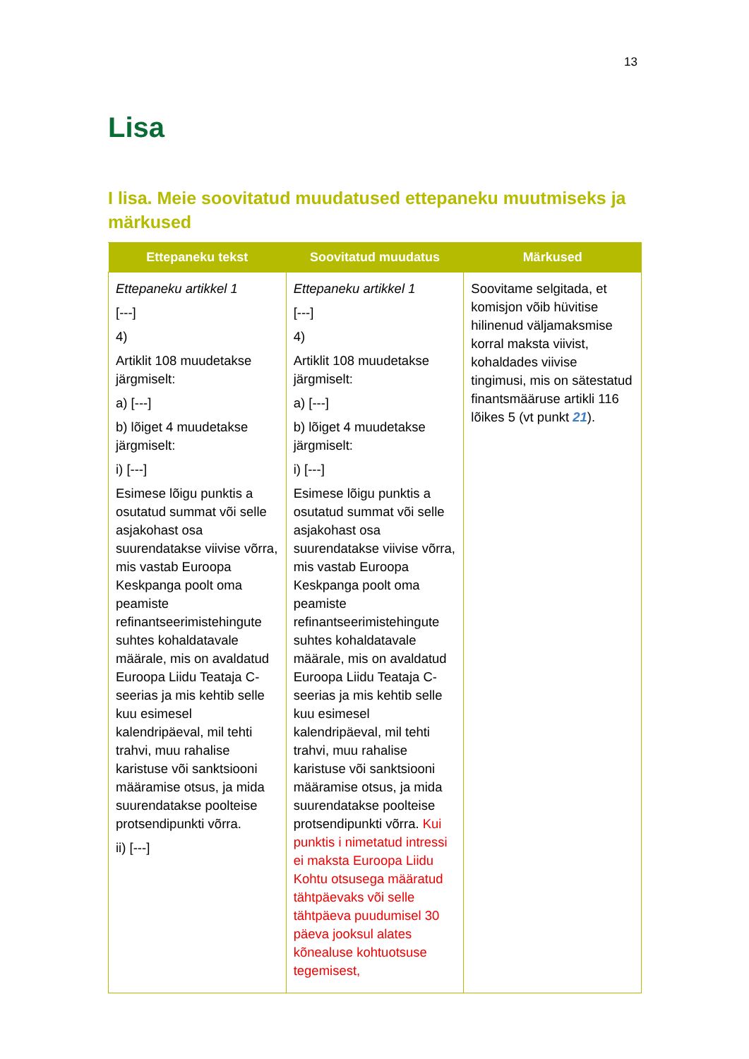13
Lisa
I lisa. Meie soovitatud muudatused ettepaneku muutmiseks ja märkused
| Ettepaneku tekst | Soovitatud muudatus | Märkused |
| --- | --- | --- |
| Ettepaneku artikkel 1 [---] 4) Artiklit 108 muudetakse järgmiselt: a) [---] b) lõiget 4 muudetakse järgmiselt: i) [---] Esimese lõigu punktis a osutatud summat või selle asjakohast osa suurendatakse viivise võrra, mis vastab Euroopa Keskpanga poolt oma peamiste refinantseerimistehingute suhtes kohaldatavale määrale, mis on avaldatud Euroopa Liidu Teataja C-seerias ja mis kehtib selle kuu esimesel kalendripäeval, mil tehti trahvi, muu rahalise karistuse või sanktsiooni määramise otsus, ja mida suurendatakse poolteise protsendipunkti võrra. ii) [---] | Ettepaneku artikkel 1 [---] 4) Artiklit 108 muudetakse järgmiselt: a) [---] b) lõiget 4 muudetakse järgmiselt: i) [---] Esimese lõigu punktis a osutatud summat või selle asjakohast osa suurendatakse viivise võrra, mis vastab Euroopa Keskpanga poolt oma peamiste refinantseerimistehingute suhtes kohaldatavale määrale, mis on avaldatud Euroopa Liidu Teataja C-seerias ja mis kehtib selle kuu esimesel kalendripäeval, mil tehti trahvi, muu rahalise karistuse või sanktsiooni määramise otsus, ja mida suurendatakse poolteise protsendipunkti võrra. Kui punktis i nimetatud intressi ei maksta Euroopa Liidu Kohtu otsusega määratud tähtpäevaks või selle tähtpäeva puudumisel 30 päeva jooksul alates kõnealuse kohtuotsuse tegemisest, | Soovitame selgitada, et komisjon võib hüvitise hilinenud väljamaksmise korral maksta viivist, kohaldades viivise tingimusi, mis on sätestatud finantsmääruse artikli 116 lõikes 5 (vt punkt 21 ). |